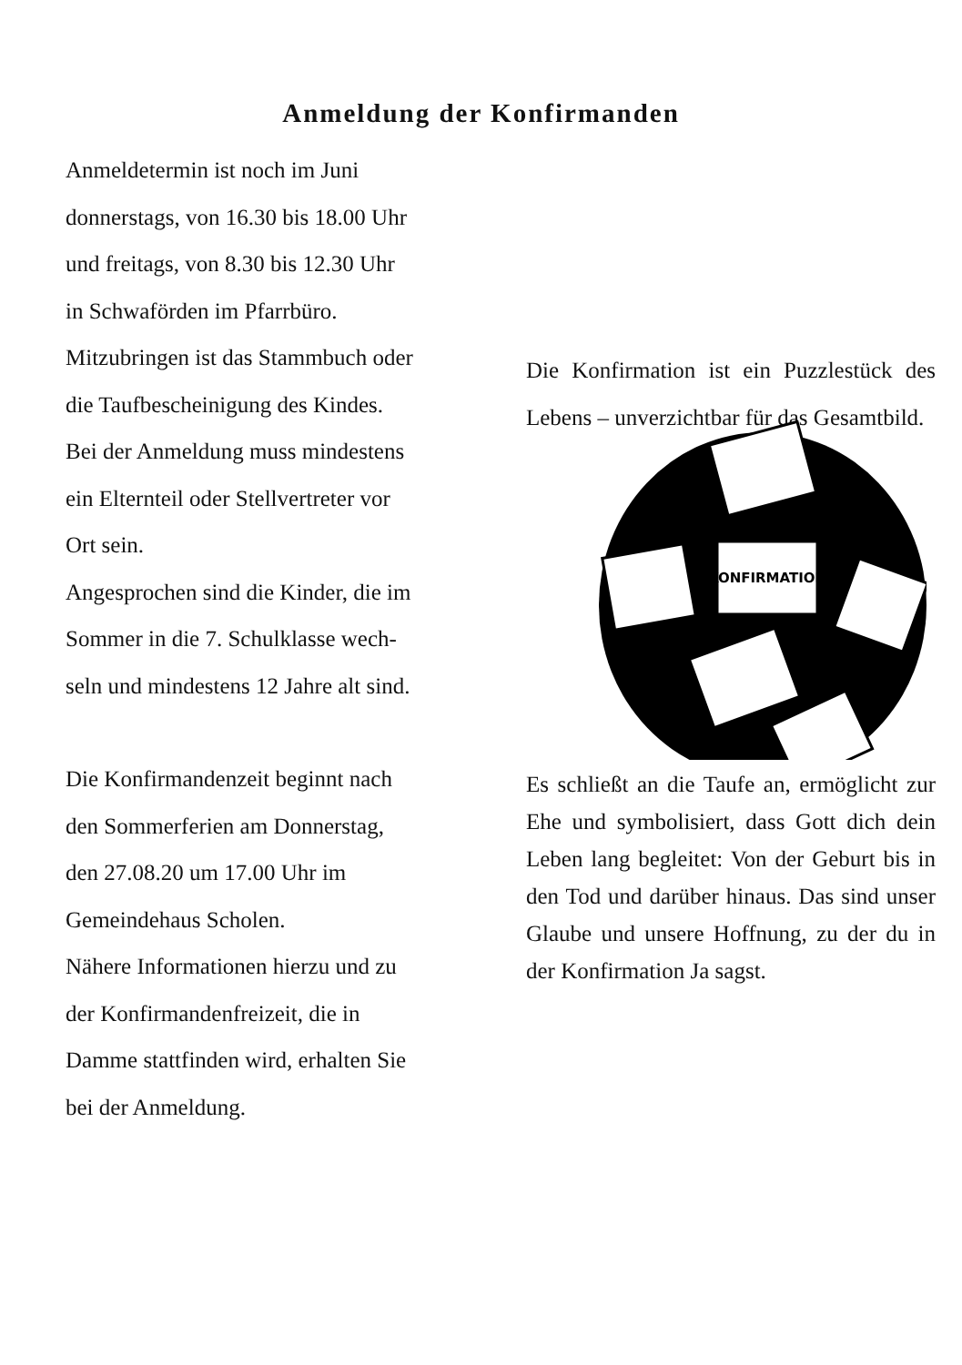Anmeldung der Konfirmanden
Anmeldetermin ist noch im Juni
donnerstags, von 16.30 bis 18.00 Uhr
und freitags, von 8.30 bis 12.30 Uhr
in Schwaförden im Pfarrbüro.
Mitzubringen ist das Stammbuch oder
die Taufbescheinigung des Kindes.
Bei der Anmeldung muss mindestens
ein Elternteil oder Stellvertreter vor
Ort sein.
Angesprochen sind die Kinder, die im
Sommer in die 7. Schulklasse wech-
seln und mindestens 12 Jahre alt sind.
Die Konfirmandenzeit beginnt nach
den Sommerferien am Donnerstag,
den 27.08.20 um 17.00 Uhr im
Gemeindehaus Scholen.
Nähere Informationen hierzu und zu
der Konfirmandenfreizeit, die in
Damme stattfinden wird, erhalten Sie
bei der Anmeldung.
Die Konfirmation ist ein Puzzlestück des Lebens – unverzichtbar für das Gesamtbild.
KONFIRMATION
Es schließt an die Taufe an, ermöglicht zur Ehe und symbolisiert, dass Gott dich dein Leben lang begleitet: Von der Geburt bis in den Tod und darüber hinaus. Das sind unser Glaube und unsere Hoffnung, zu der du in der Konfirmation Ja sagst.